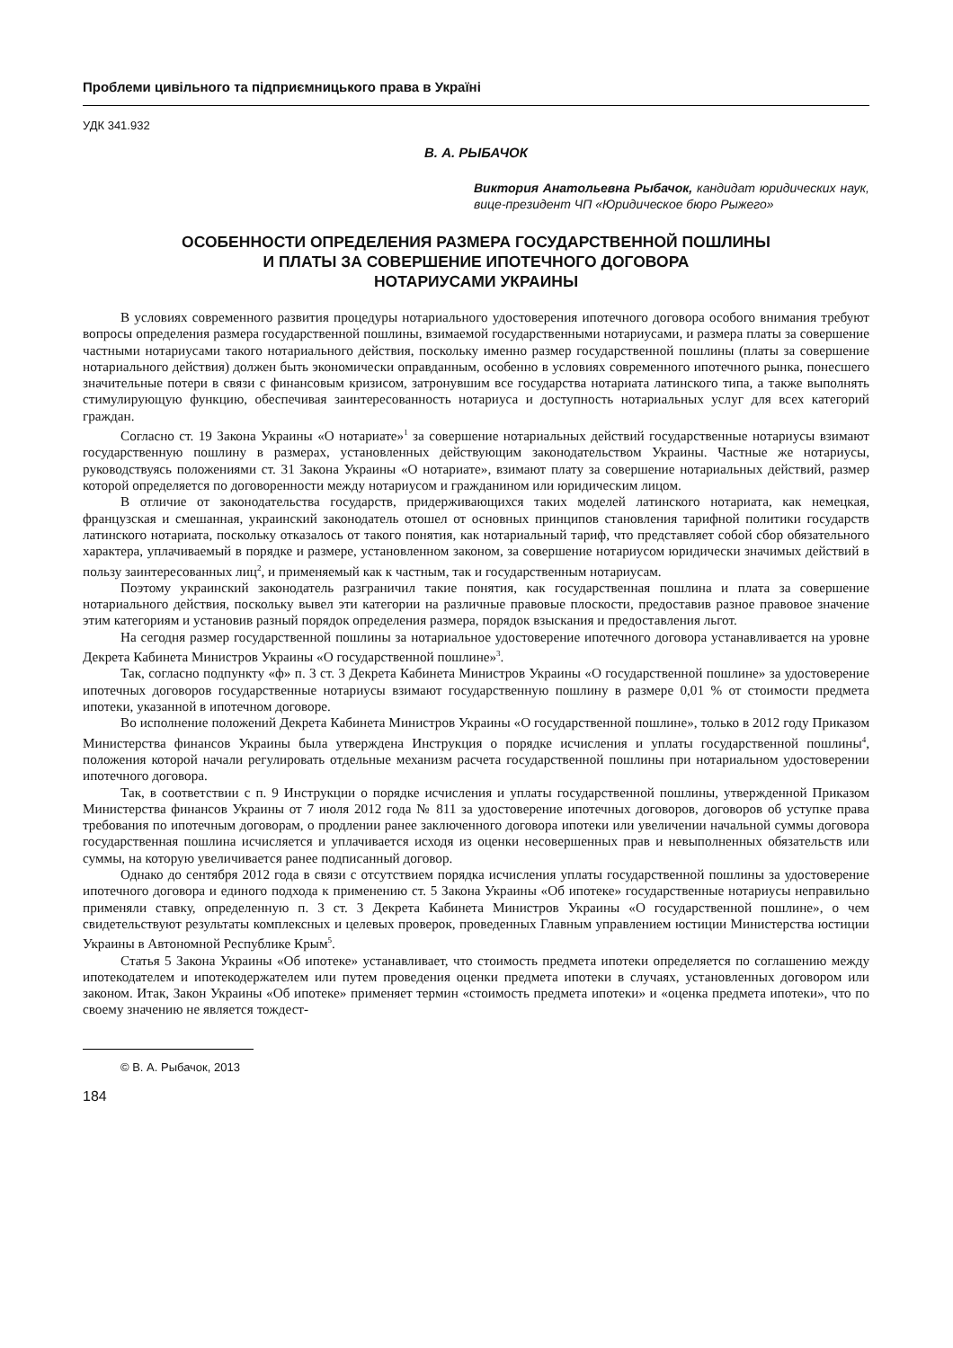Проблеми цивільного та підприємницького права в Україні
УДК 341.932
В. А. РЫБАЧОК
Виктория Анатольевна Рыбачок, кандидат юридических наук, вице-президент ЧП «Юридическое бюро Рыжего»
ОСОБЕННОСТИ ОПРЕДЕЛЕНИЯ РАЗМЕРА ГОСУДАРСТВЕННОЙ ПОШЛИНЫ
И ПЛАТЫ ЗА СОВЕРШЕНИЕ ИПОТЕЧНОГО ДОГОВОРА
НОТАРИУСАМИ УКРАИНЫ
В условиях современного развития процедуры нотариального удостоверения ипотечного договора особого внимания требуют вопросы определения размера государственной пошлины, взимаемой государственными нотариусами, и размера платы за совершение частными нотариусами такого нотариального действия, поскольку именно размер государственной пошлины (платы за совершение нотариального действия) должен быть экономически оправданным, особенно в условиях современного ипотечного рынка, понесшего значительные потери в связи с финансовым кризисом, затронувшим все государства нотариата латинского типа, а также выполнять стимулирующую функцию, обеспечивая заинтересованность нотариуса и доступность нотариальных услуг для всех категорий граждан.
Согласно ст. 19 Закона Украины «О нотариате»<sup>1</sup> за совершение нотариальных действий государственные нотариусы взимают государственную пошлину в размерах, установленных действующим законодательством Украины. Частные же нотариусы, руководствуясь положениями ст. 31 Закона Украины «О нотариате», взимают плату за совершение нотариальных действий, размер которой определяется по договоренности между нотариусом и гражданином или юридическим лицом.
В отличие от законодательства государств, придерживающихся таких моделей латинского нотариата, как немецкая, французская и смешанная, украинский законодатель отошел от основных принципов становления тарифной политики государств латинского нотариата, поскольку отказалось от такого понятия, как нотариальный тариф, что представляет собой сбор обязательного характера, уплачиваемый в порядке и размере, установленном законом, за совершение нотариусом юридически значимых действий в пользу заинтересованных лиц<sup>2</sup>, и применяемый как к частным, так и государственным нотариусам.
Поэтому украинский законодатель разграничил такие понятия, как государственная пошлина и плата за совершение нотариального действия, поскольку вывел эти категории на различные правовые плоскости, предоставив разное правовое значение этим категориям и установив разный порядок определения размера, порядок взыскания и предоставления льгот.
На сегодня размер государственной пошлины за нотариальное удостоверение ипотечного договора устанавливается на уровне Декрета Кабинета Министров Украины «О государственной пошлине»<sup>3</sup>.
Так, согласно подпункту «ф» п. 3 ст. 3 Декрета Кабинета Министров Украины «О государственной пошлине» за удостоверение ипотечных договоров государственные нотариусы взимают государственную пошлину в размере 0,01 % от стоимости предмета ипотеки, указанной в ипотечном договоре.
Во исполнение положений Декрета Кабинета Министров Украины «О государственной пошлине», только в 2012 году Приказом Министерства финансов Украины была утверждена Инструкция о порядке исчисления и уплаты государственной пошлины<sup>4</sup>, положения которой начали регулировать отдельные механизм расчета государственной пошлины при нотариальном удостоверении ипотечного договора.
Так, в соответствии с п. 9 Инструкции о порядке исчисления и уплаты государственной пошлины, утвержденной Приказом Министерства финансов Украины от 7 июля 2012 года № 811 за удостоверение ипотечных договоров, договоров об уступке права требования по ипотечным договорам, о продлении ранее заключенного договора ипотеки или увеличении начальной суммы договора государственная пошлина исчисляется и уплачивается исходя из оценки несовершенных прав и невыполненных обязательств или суммы, на которую увеличивается ранее подписанный договор.
Однако до сентября 2012 года в связи с отсутствием порядка исчисления уплаты государственной пошлины за удостоверение ипотечного договора и единого подхода к применению ст. 5 Закона Украины «Об ипотеке» государственные нотариусы неправильно применяли ставку, определенную п. 3 ст. 3 Декрета Кабинета Министров Украины «О государственной пошлине», о чем свидетельствуют результаты комплексных и целевых проверок, проведенных Главным управлением юстиции Министерства юстиции Украины в Автономной Республике Крым<sup>5</sup>.
Статья 5 Закона Украины «Об ипотеке» устанавливает, что стоимость предмета ипотеки определяется по соглашению между ипотекодателем и ипотекодержателем или путем проведения оценки предмета ипотеки в случаях, установленных договором или законом. Итак, Закон Украины «Об ипотеке» применяет термин «стоимость предмета ипотеки» и «оценка предмета ипотеки», что по своему значению не является тождест-
© В. А. Рыбачок, 2013
184